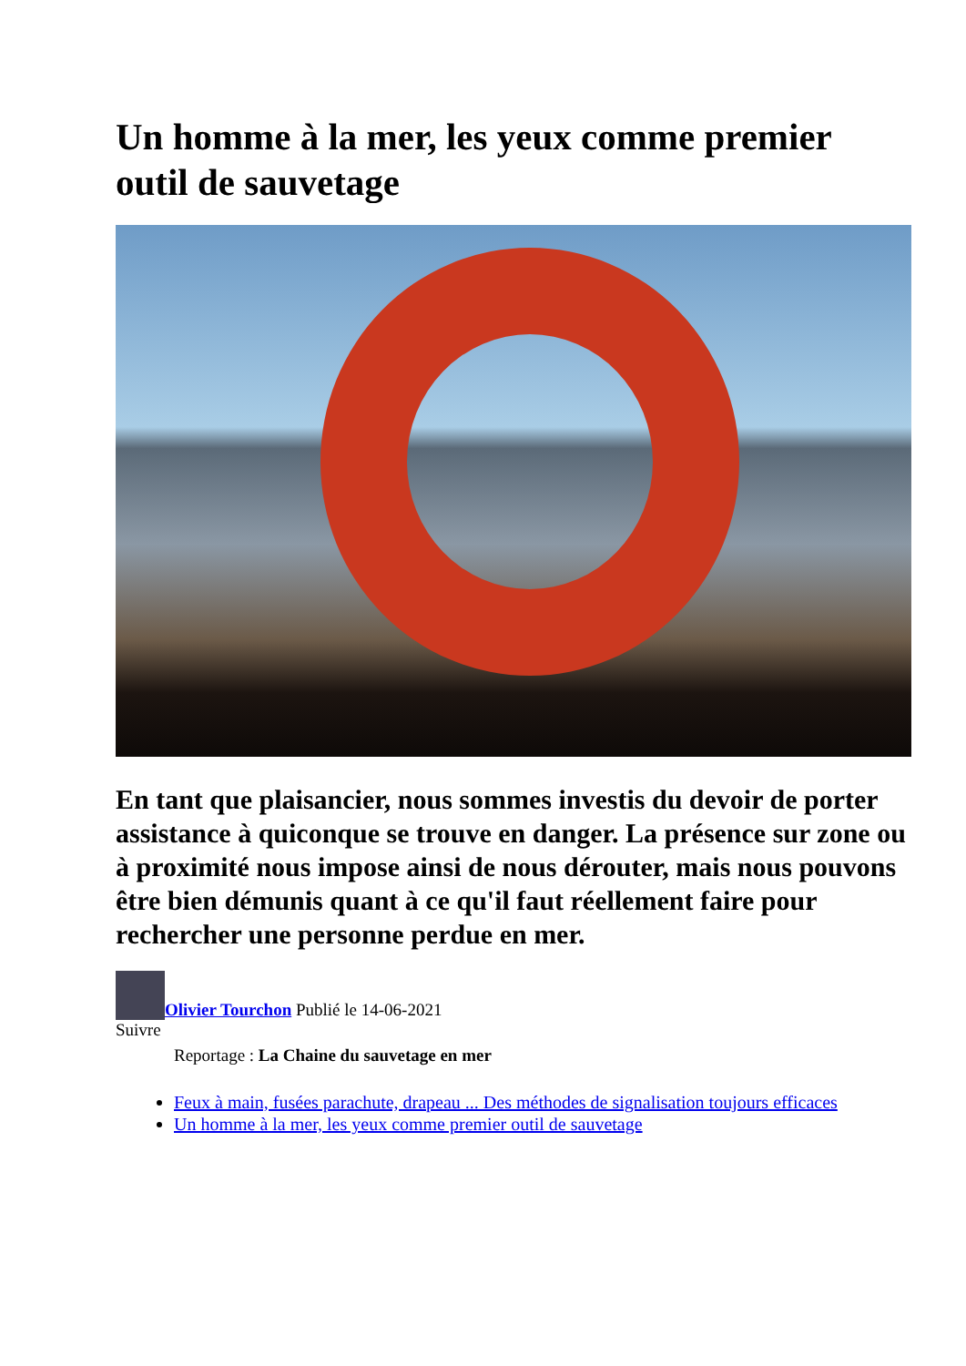Un homme à la mer, les yeux comme premier outil de sauvetage
En tant que plaisancier, nous sommes investis du devoir de porter assistance à quiconque se trouve en danger. La présence sur zone ou à proximité nous impose ainsi de nous dérouter, mais nous pouvons être bien démunis quant à ce qu'il faut réellement faire pour rechercher une personne perdue en mer.
Olivier Tourchon Publié le 14-06-2021
Suivre
Reportage : La Chaine du sauvetage en mer
Feux à main, fusées parachute, drapeau ... Des méthodes de signalisation toujours efficaces
Un homme à la mer, les yeux comme premier outil de sauvetage